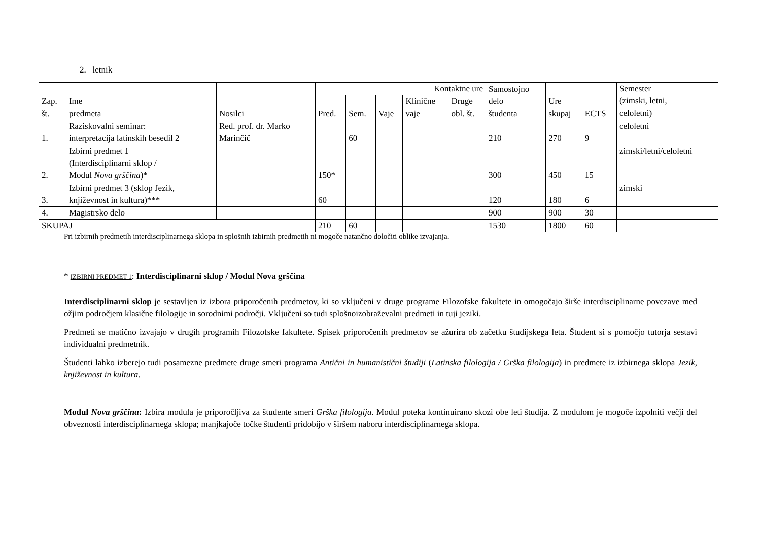2. letnik
| Zap. št. | Ime predmeta | Nosilci | Kontaktne ure | | | | | Samostojno delo študenta | Ure skupaj | ECTS | Semester (zimski, letni, celoletni) |
| --- | --- | --- | --- | --- | --- | --- | --- | --- | --- | --- | --- |
| | | | Pred. | Sem. | Vaje | Klinične vaje | Druge obl. št. | | | | |
| 1. | Raziskovalni seminar: interpretacija latinskih besedil 2 | Red. prof. dr. Marko Marinčič | | 60 | | | | 210 | 270 | 9 | celoletni |
| 2. | Izbirni predmet 1 (Interdisciplinarni sklop / Modul Nova grščina )* | | 150* | | | | | 300 | 450 | 15 | zimski/letni/celoletni |
| 3. | Izbirni predmet 3 (sklop Jezik, književnost in kultura)*** | | 60 | | | | | 120 | 180 | 6 | zimski |
| 4. | Magistrsko delo | | | | | | | 900 | 900 | 30 | |
| SKUPAJ | | | 210 | 60 | | | | 1530 | 1800 | 60 | |
Pri izbirnih predmetih interdisciplinarnega sklopa in splošnih izbirnih predmetih ni mogoče natančno določiti oblike izvajanja.
* IZBIRNI PREDMET 1: Interdisciplinarni sklop / Modul Nova grščina
Interdisciplinarni sklop je sestavljen iz izbora priporočenih predmetov, ki so vključeni v druge programe Filozofske fakultete in omogočajo širše interdisciplinarne povezave med ožjim področjem klasične filologije in sorodnimi področji. Vključeni so tudi splošnoizobraževalni predmeti in tuji jeziki.
Predmeti se matično izvajajo v drugih programih Filozofske fakultete. Spisek priporočenih predmetov se ažurira ob začetku študijskega leta. Študent si s pomočjo tutorja sestavi individualni predmetnik.
Študenti lahko izberejo tudi posamezne predmete druge smeri programa Antični in humanistični študiji (Latinska filologija / Grška filologija) in predmete iz izbirnega sklopa Jezik, književnost in kultura.
Modul Nova grščina: Izbira modula je priporočljiva za študente smeri Grška filologija. Modul poteka kontinuirano skozi obe leti študija. Z modulom je mogoče izpolniti večji del obveznosti interdisciplinarnega sklopa; manjkajoče točke študenti pridobijo v širšem naboru interdisciplinarnega sklopa.